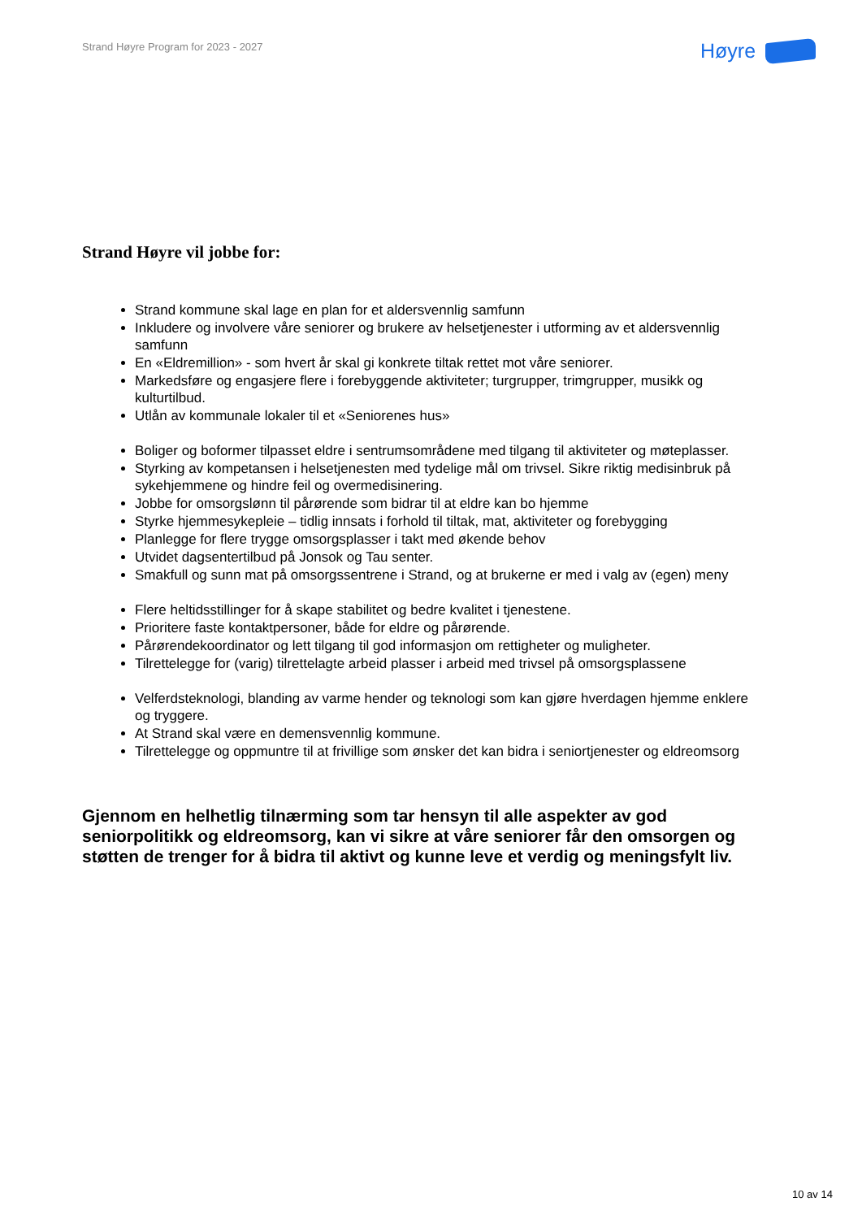Strand Høyre Program for 2023 - 2027
Høyre
Strand Høyre vil jobbe for:
Strand kommune skal lage en plan for et aldersvennlig samfunn
Inkludere og involvere våre seniorer og brukere av helsetjenester i utforming av et aldersvennlig samfunn
En «Eldremillion» - som hvert år skal gi konkrete tiltak rettet mot våre seniorer.
Markedsføre og engasjere flere i forebyggende aktiviteter; turgrupper, trimgrupper, musikk og kulturtilbud.
Utlån av kommunale lokaler til et «Seniorenes hus»
Boliger og boformer tilpasset eldre i sentrumsområdene med tilgang til aktiviteter og møteplasser.
Styrking av kompetansen i helsetjenesten med tydelige mål om trivsel. Sikre riktig medisinbruk på sykehjemmene og hindre feil og overmedisinering.
Jobbe for omsorgslønn til pårørende som bidrar til at eldre kan bo hjemme
Styrke hjemmesykepleie – tidlig innsats i forhold til tiltak, mat, aktiviteter og forebygging
Planlegge for flere trygge omsorgsplasser i takt med økende behov
Utvidet dagsentertilbud på Jonsok og Tau senter.
Smakfull og sunn mat på omsorgssentrene i Strand, og at brukerne er med i valg av (egen) meny
Flere heltidsstillinger for å skape stabilitet og bedre kvalitet i tjenestene.
Prioritere faste kontaktpersoner, både for eldre og pårørende.
Pårørendekoordinator og lett tilgang til god informasjon om rettigheter og muligheter.
Tilrettelegge for (varig) tilrettelagte arbeid plasser i arbeid med trivsel på omsorgsplassene
Velferdsteknologi, blanding av varme hender og teknologi som kan gjøre hverdagen hjemme enklere og tryggere.
At Strand skal være en demensvennlig kommune.
Tilrettelegge og oppmuntre til at frivillige som ønsker det kan bidra i seniortjenester og eldreomsorg
Gjennom en helhetlig tilnærming som tar hensyn til alle aspekter av god seniorpolitikk og eldreomsorg, kan vi sikre at våre seniorer får den omsorgen og støtten de trenger for å bidra til aktivt og kunne leve et verdig og meningsfylt liv.
10 av 14